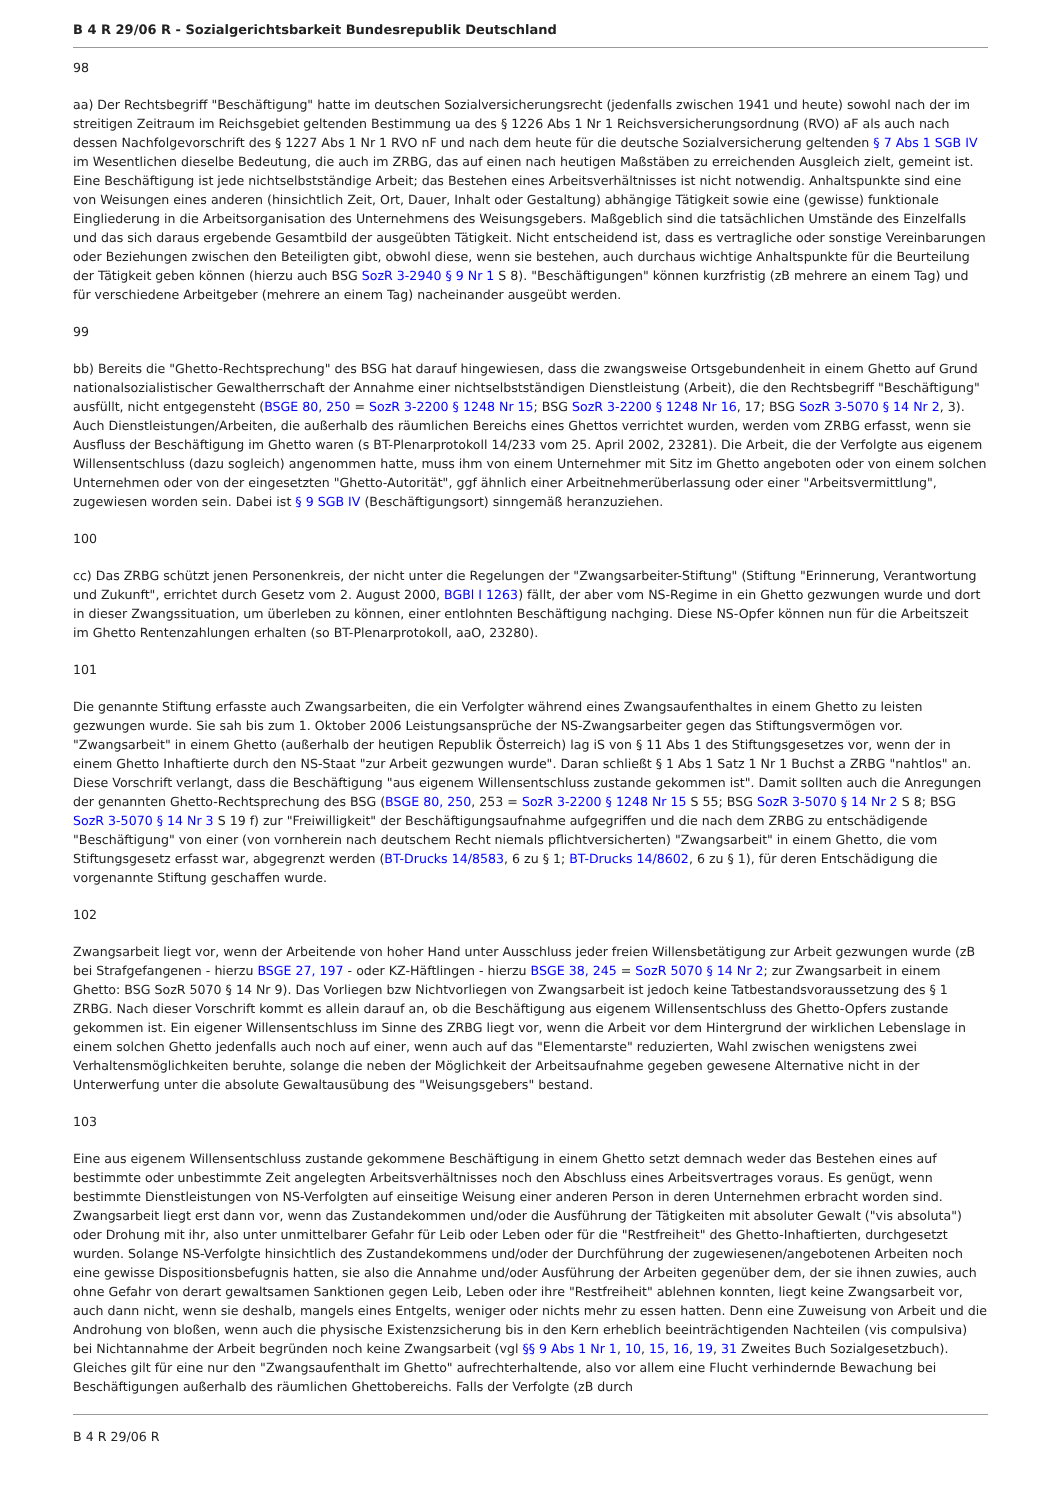B 4 R 29/06 R - Sozialgerichtsbarkeit Bundesrepublik Deutschland
98
aa) Der Rechtsbegriff "Beschäftigung" hatte im deutschen Sozialversicherungsrecht (jedenfalls zwischen 1941 und heute) sowohl nach der im streitigen Zeitraum im Reichsgebiet geltenden Bestimmung ua des § 1226 Abs 1 Nr 1 Reichsversicherungsordnung (RVO) aF als auch nach dessen Nachfolgevorschrift des § 1227 Abs 1 Nr 1 RVO nF und nach dem heute für die deutsche Sozialversicherung geltenden § 7 Abs 1 SGB IV im Wesentlichen dieselbe Bedeutung, die auch im ZRBG, das auf einen nach heutigen Maßstäben zu erreichenden Ausgleich zielt, gemeint ist. Eine Beschäftigung ist jede nichtselbstständige Arbeit; das Bestehen eines Arbeitsverhältnisses ist nicht notwendig. Anhaltspunkte sind eine von Weisungen eines anderen (hinsichtlich Zeit, Ort, Dauer, Inhalt oder Gestaltung) abhängige Tätigkeit sowie eine (gewisse) funktionale Eingliederung in die Arbeitsorganisation des Unternehmens des Weisungsgebers. Maßgeblich sind die tatsächlichen Umstände des Einzelfalls und das sich daraus ergebende Gesamtbild der ausgeübten Tätigkeit. Nicht entscheidend ist, dass es vertragliche oder sonstige Vereinbarungen oder Beziehungen zwischen den Beteiligten gibt, obwohl diese, wenn sie bestehen, auch durchaus wichtige Anhaltspunkte für die Beurteilung der Tätigkeit geben können (hierzu auch BSG SozR 3-2940 § 9 Nr 1 S 8). "Beschäftigungen" können kurzfristig (zB mehrere an einem Tag) und für verschiedene Arbeitgeber (mehrere an einem Tag) nacheinander ausgeübt werden.
99
bb) Bereits die "Ghetto-Rechtsprechung" des BSG hat darauf hingewiesen, dass die zwangsweise Ortsgebundenheit in einem Ghetto auf Grund nationalsozialistischer Gewaltherrschaft der Annahme einer nichtselbstständigen Dienstleistung (Arbeit), die den Rechtsbegriff "Beschäftigung" ausfüllt, nicht entgegensteht (BSGE 80, 250 = SozR 3-2200 § 1248 Nr 15; BSG SozR 3-2200 § 1248 Nr 16, 17; BSG SozR 3-5070 § 14 Nr 2, 3). Auch Dienstleistungen/Arbeiten, die außerhalb des räumlichen Bereichs eines Ghettos verrichtet wurden, werden vom ZRBG erfasst, wenn sie Ausfluss der Beschäftigung im Ghetto waren (s BT-Plenarprotokoll 14/233 vom 25. April 2002, 23281). Die Arbeit, die der Verfolgte aus eigenem Willensentschluss (dazu sogleich) angenommen hatte, muss ihm von einem Unternehmer mit Sitz im Ghetto angeboten oder von einem solchen Unternehmen oder von der eingesetzten "Ghetto-Autorität", ggf ähnlich einer Arbeitnehmerüberlassung oder einer "Arbeitsvermittlung", zugewiesen worden sein. Dabei ist § 9 SGB IV (Beschäftigungsort) sinngemäß heranzuziehen.
100
cc) Das ZRBG schützt jenen Personenkreis, der nicht unter die Regelungen der "Zwangsarbeiter-Stiftung" (Stiftung "Erinnerung, Verantwortung und Zukunft", errichtet durch Gesetz vom 2. August 2000, BGBl I 1263) fällt, der aber vom NS-Regime in ein Ghetto gezwungen wurde und dort in dieser Zwangssituation, um überleben zu können, einer entlohnten Beschäftigung nachging. Diese NS-Opfer können nun für die Arbeitszeit im Ghetto Rentenzahlungen erhalten (so BT-Plenarprotokoll, aaO, 23280).
101
Die genannte Stiftung erfasste auch Zwangsarbeiten, die ein Verfolgter während eines Zwangsaufenthaltes in einem Ghetto zu leisten gezwungen wurde. Sie sah bis zum 1. Oktober 2006 Leistungsansprüche der NS-Zwangsarbeiter gegen das Stiftungsvermögen vor. "Zwangsarbeit" in einem Ghetto (außerhalb der heutigen Republik Österreich) lag iS von § 11 Abs 1 des Stiftungsgesetzes vor, wenn der in einem Ghetto Inhaftierte durch den NS-Staat "zur Arbeit gezwungen wurde". Daran schließt § 1 Abs 1 Satz 1 Nr 1 Buchst a ZRBG "nahtlos" an. Diese Vorschrift verlangt, dass die Beschäftigung "aus eigenem Willensentschluss zustande gekommen ist". Damit sollten auch die Anregungen der genannten Ghetto-Rechtsprechung des BSG (BSGE 80, 250, 253 = SozR 3-2200 § 1248 Nr 15 S 55; BSG SozR 3-5070 § 14 Nr 2 S 8; BSG SozR 3-5070 § 14 Nr 3 S 19 f) zur "Freiwilligkeit" der Beschäftigungsaufnahme aufgegriffen und die nach dem ZRBG zu entschädigende "Beschäftigung" von einer (von vornherein nach deutschem Recht niemals pflichtversicherten) "Zwangsarbeit" in einem Ghetto, die vom Stiftungsgesetz erfasst war, abgegrenzt werden (BT-Drucks 14/8583, 6 zu § 1; BT-Drucks 14/8602, 6 zu § 1), für deren Entschädigung die vorgenannte Stiftung geschaffen wurde.
102
Zwangsarbeit liegt vor, wenn der Arbeitende von hoher Hand unter Ausschluss jeder freien Willensbetätigung zur Arbeit gezwungen wurde (zB bei Strafgefangenen - hierzu BSGE 27, 197 - oder KZ-Häftlingen - hierzu BSGE 38, 245 = SozR 5070 § 14 Nr 2; zur Zwangsarbeit in einem Ghetto: BSG SozR 5070 § 14 Nr 9). Das Vorliegen bzw Nichtvorliegen von Zwangsarbeit ist jedoch keine Tatbestandsvoraussetzung des § 1 ZRBG. Nach dieser Vorschrift kommt es allein darauf an, ob die Beschäftigung aus eigenem Willensentschluss des Ghetto-Opfers zustande gekommen ist. Ein eigener Willensentschluss im Sinne des ZRBG liegt vor, wenn die Arbeit vor dem Hintergrund der wirklichen Lebenslage in einem solchen Ghetto jedenfalls auch noch auf einer, wenn auch auf das "Elementarste" reduzierten, Wahl zwischen wenigstens zwei Verhaltensmöglichkeiten beruhte, solange die neben der Möglichkeit der Arbeitsaufnahme gegeben gewesene Alternative nicht in der Unterwerfung unter die absolute Gewaltausübung des "Weisungsgebers" bestand.
103
Eine aus eigenem Willensentschluss zustande gekommene Beschäftigung in einem Ghetto setzt demnach weder das Bestehen eines auf bestimmte oder unbestimmte Zeit angelegten Arbeitsverhältnisses noch den Abschluss eines Arbeitsvertrages voraus. Es genügt, wenn bestimmte Dienstleistungen von NS-Verfolgten auf einseitige Weisung einer anderen Person in deren Unternehmen erbracht worden sind. Zwangsarbeit liegt erst dann vor, wenn das Zustandekommen und/oder die Ausführung der Tätigkeiten mit absoluter Gewalt ("vis absoluta") oder Drohung mit ihr, also unter unmittelbarer Gefahr für Leib oder Leben oder für die "Restfreiheit" des Ghetto-Inhaftierten, durchgesetzt wurden. Solange NS-Verfolgte hinsichtlich des Zustandekommens und/oder der Durchführung der zugewiesenen/angebotenen Arbeiten noch eine gewisse Dispositionsbefugnis hatten, sie also die Annahme und/oder Ausführung der Arbeiten gegenüber dem, der sie ihnen zuwies, auch ohne Gefahr von derart gewaltsamen Sanktionen gegen Leib, Leben oder ihre "Restfreiheit" ablehnen konnten, liegt keine Zwangsarbeit vor, auch dann nicht, wenn sie deshalb, mangels eines Entgelts, weniger oder nichts mehr zu essen hatten. Denn eine Zuweisung von Arbeit und die Androhung von bloßen, wenn auch die physische Existenzsicherung bis in den Kern erheblich beeinträchtigenden Nachteilen (vis compulsiva) bei Nichtannahme der Arbeit begründen noch keine Zwangsarbeit (vgl §§ 9 Abs 1 Nr 1, 10, 15, 16, 19, 31 Zweites Buch Sozialgesetzbuch). Gleiches gilt für eine nur den "Zwangsaufenthalt im Ghetto" aufrechterhaltende, also vor allem eine Flucht verhindernde Bewachung bei Beschäftigungen außerhalb des räumlichen Ghettobereichs. Falls der Verfolgte (zB durch
B 4 R 29/06 R